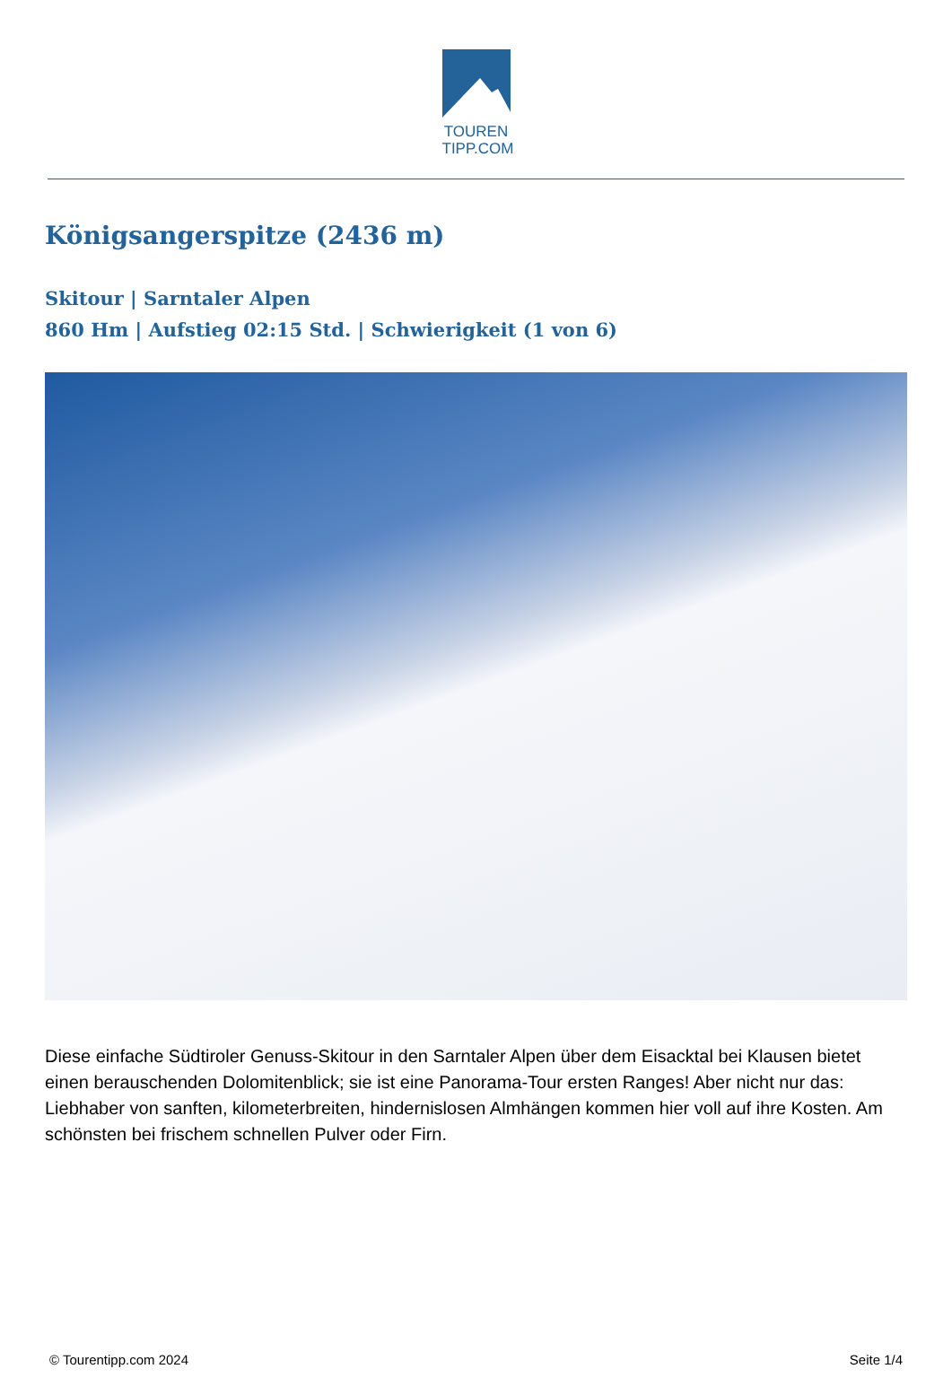TOUREN
TIPP.COM
Königsangerspitze (2436 m)
Skitour | Sarntaler Alpen
860 Hm | Aufstieg 02:15 Std. | Schwierigkeit (1 von 6)
Diese einfache Südtiroler Genuss-Skitour in den Sarntaler Alpen über dem Eisacktal bei Klausen bietet einen berauschenden Dolomitenblick; sie ist eine Panorama-Tour ersten Ranges! Aber nicht nur das: Liebhaber von sanften, kilometerbreiten, hindernislosen Almhängen kommen hier voll auf ihre Kosten. Am schönsten bei frischem schnellen Pulver oder Firn.
© Tourentipp.com 2024 Seite 1/4